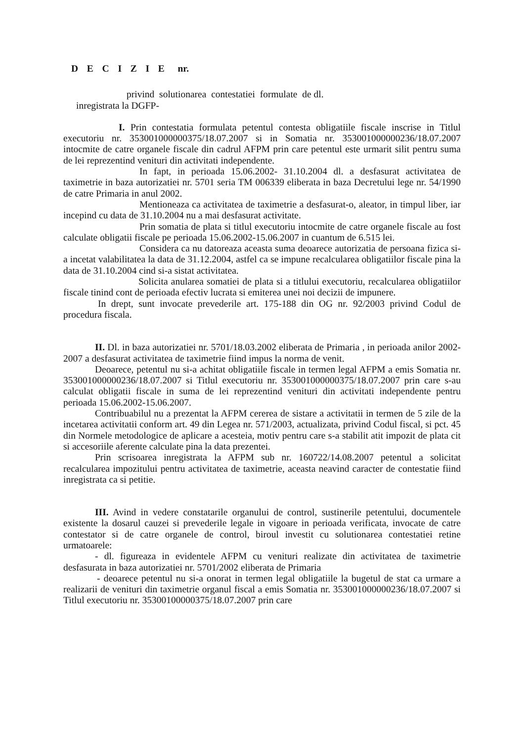D E C I Z I E nr.
privind solutionarea contestatiei formulate de dl.
inregistrata la DGFP-
I. Prin contestatia formulata petentul contesta obligatiile fiscale inscrise in Titlul executoriu nr. 353001000000375/18.07.2007 si in Somatia nr. 353001000000236/18.07.2007 intocmite de catre organele fiscale din cadrul AFPM prin care petentul este urmarit silit pentru suma de lei reprezentind venituri din activitati independente.
In fapt, in perioada 15.06.2002- 31.10.2004 dl. a desfasurat activitatea de taximetrie in baza autorizatiei nr. 5701 seria TM 006339 eliberata in baza Decretului lege nr. 54/1990 de catre Primaria in anul 2002.
Mentioneaza ca activitatea de taximetrie a desfasurat-o, aleator, in timpul liber, iar incepind cu data de 31.10.2004 nu a mai desfasurat activitate.
Prin somatia de plata si titlul executoriu intocmite de catre organele fiscale au fost calculate obligatii fiscale pe perioada 15.06.2002-15.06.2007 in cuantum de 6.515 lei.
Considera ca nu datoreaza aceasta suma deoarece autorizatia de persoana fizica si-a incetat valabilitatea la data de 31.12.2004, astfel ca se impune recalcularea obligatiilor fiscale pina la data de 31.10.2004 cind si-a sistat activitatea.
Solicita anularea somatiei de plata si a titlului executoriu, recalcularea obligatiilor fiscale tinind cont de perioada efectiv lucrata si emiterea unei noi decizii de impunere.
In drept, sunt invocate prevederile art. 175-188 din OG nr. 92/2003 privind Codul de procedura fiscala.
II. Dl. in baza autorizatiei nr. 5701/18.03.2002 eliberata de Primaria , in perioada anilor 2002-2007 a desfasurat activitatea de taximetrie fiind impus la norma de venit.
Deoarece, petentul nu si-a achitat obligatiile fiscale in termen legal AFPM a emis Somatia nr. 353001000000236/18.07.2007 si Titlul executoriu nr. 353001000000375/18.07.2007 prin care s-au calculat obligatii fiscale in suma de lei reprezentind venituri din activitati independente pentru perioada 15.06.2002-15.06.2007.
Contribuabilul nu a prezentat la AFPM cererea de sistare a activitatii in termen de 5 zile de la incetarea activitatii conform art. 49 din Legea nr. 571/2003, actualizata, privind Codul fiscal, si pct. 45 din Normele metodologice de aplicare a acesteia, motiv pentru care s-a stabilit atit impozit de plata cit si accesoriile aferente calculate pina la data prezentei.
Prin scrisoarea inregistrata la AFPM sub nr. 160722/14.08.2007 petentul a solicitat recalcularea impozitului pentru activitatea de taximetrie, aceasta neavind caracter de contestatie fiind inregistrata ca si petitie.
III. Avind in vedere constatarile organului de control, sustinerile petentului, documentele existente la dosarul cauzei si prevederile legale in vigoare in perioada verificata, invocate de catre contestator si de catre organele de control, biroul investit cu solutionarea contestatiei retine urmatoarele:
- dl. figureaza in evidentele AFPM cu venituri realizate din activitatea de taximetrie desfasurata in baza autorizatiei nr. 5701/2002 eliberata de Primaria
- deoarece petentul nu si-a onorat in termen legal obligatiile la bugetul de stat ca urmare a realizarii de venituri din taximetrie organul fiscal a emis Somatia nr. 353001000000236/18.07.2007 si Titlul executoriu nr. 35300100000375/18.07.2007 prin care